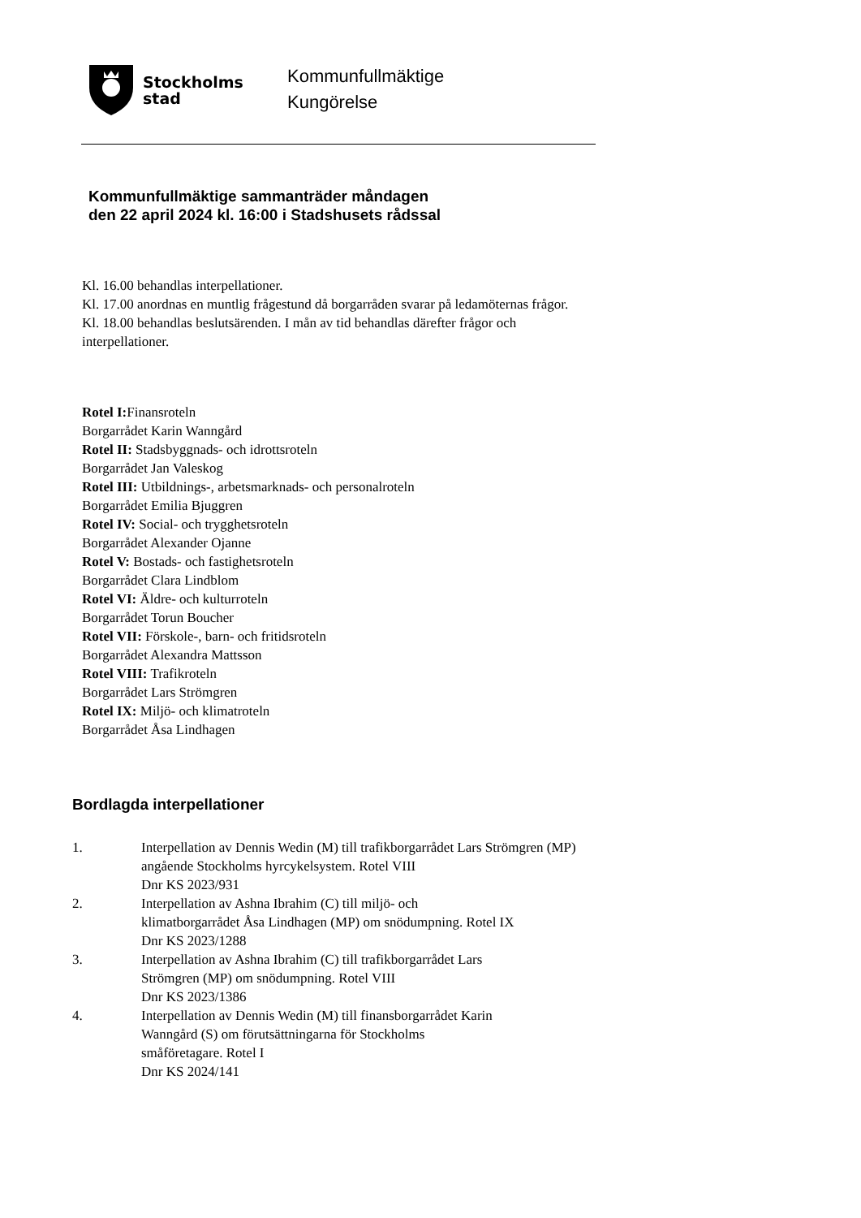Stockholms
stad
Kommunfullmäktige
Kungörelse
Kommunfullmäktige sammanträder måndagen
den 22 april 2024 kl. 16:00 i Stadshusets rådssal
Kl. 16.00 behandlas interpellationer.
Kl. 17.00 anordnas en muntlig frågestund då borgarråden svarar på ledamöternas frågor.
Kl. 18.00 behandlas beslutsärenden. I mån av tid behandlas därefter frågor och interpellationer.
Rotel I: Finansroteln
Borgarrådet Karin Wanngård
Rotel II: Stadsbyggnads- och idrottsroteln
Borgarrådet Jan Valeskog
Rotel III: Utbildnings-, arbetsmarknads- och personalroteln
Borgarrådet Emilia Bjuggren
Rotel IV: Social- och trygghetsroteln
Borgarrådet Alexander Ojanne
Rotel V: Bostads- och fastighetsroteln
Borgarrådet Clara Lindblom
Rotel VI: Äldre- och kulturroteln
Borgarrådet Torun Boucher
Rotel VII: Förskole-, barn- och fritidsroteln
Borgarrådet Alexandra Mattsson
Rotel VIII: Trafikroteln
Borgarrådet Lars Strömgren
Rotel IX: Miljö- och klimatroteln
Borgarrådet Åsa Lindhagen
Bordlagda interpellationer
1. Interpellation av Dennis Wedin (M) till trafikborgarrådet Lars Strömgren (MP) angående Stockholms hyrcykelsystem. Rotel VIII
Dnr KS 2023/931
2. Interpellation av Ashna Ibrahim (C) till miljö- och
klimatborgarrådet Åsa Lindhagen (MP) om snödumpning. Rotel IX
Dnr KS 2023/1288
3. Interpellation av Ashna Ibrahim (C) till trafikborgarrådet Lars
Strömgren (MP) om snödumpning. Rotel VIII
Dnr KS 2023/1386
4. Interpellation av Dennis Wedin (M) till finansborgarrådet Karin
Wanngård (S) om förutsättningarna för Stockholms
småföretagare. Rotel I
Dnr KS 2024/141